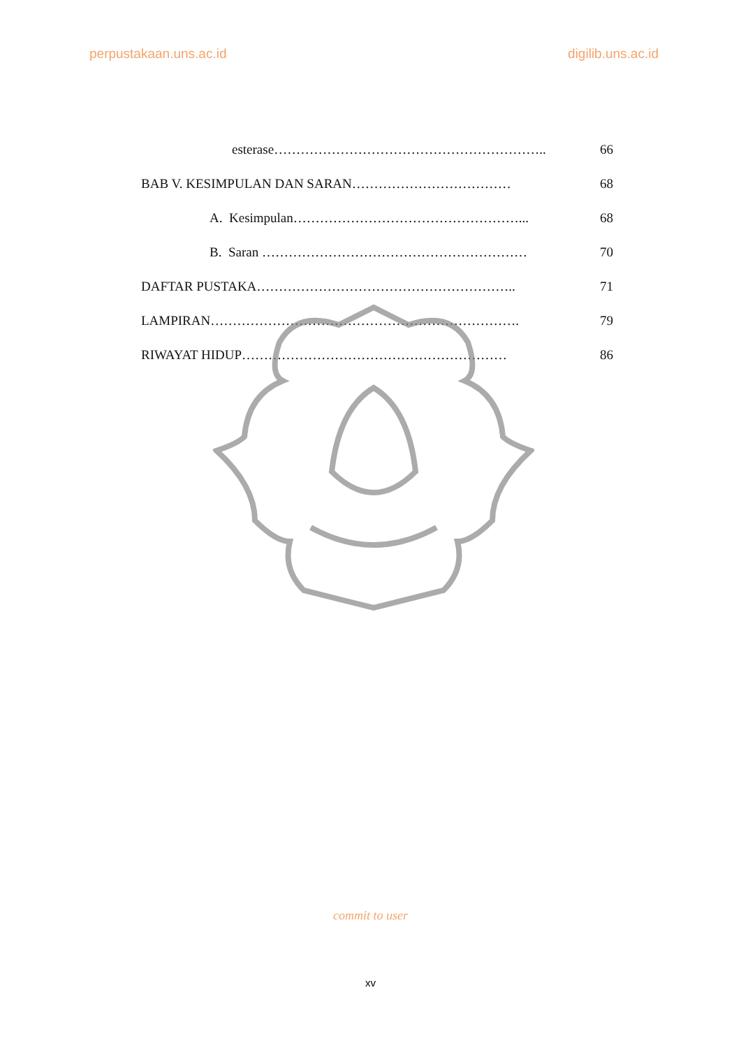perpustakaan.uns.ac.id digilib.uns.ac.id
esterase…………………………………………………….. 66
BAB V. KESIMPULAN DAN SARAN……………………………… 68
A. Kesimpulan……………………………………………... 68
B. Saran …………………………………………………… 70
DAFTAR PUSTAKA………………………………………………….. 71
LAMPIRAN……………………………………………………………. 79
RIWAYAT HIDUP…………………………………………………… 86
commit to user
xv